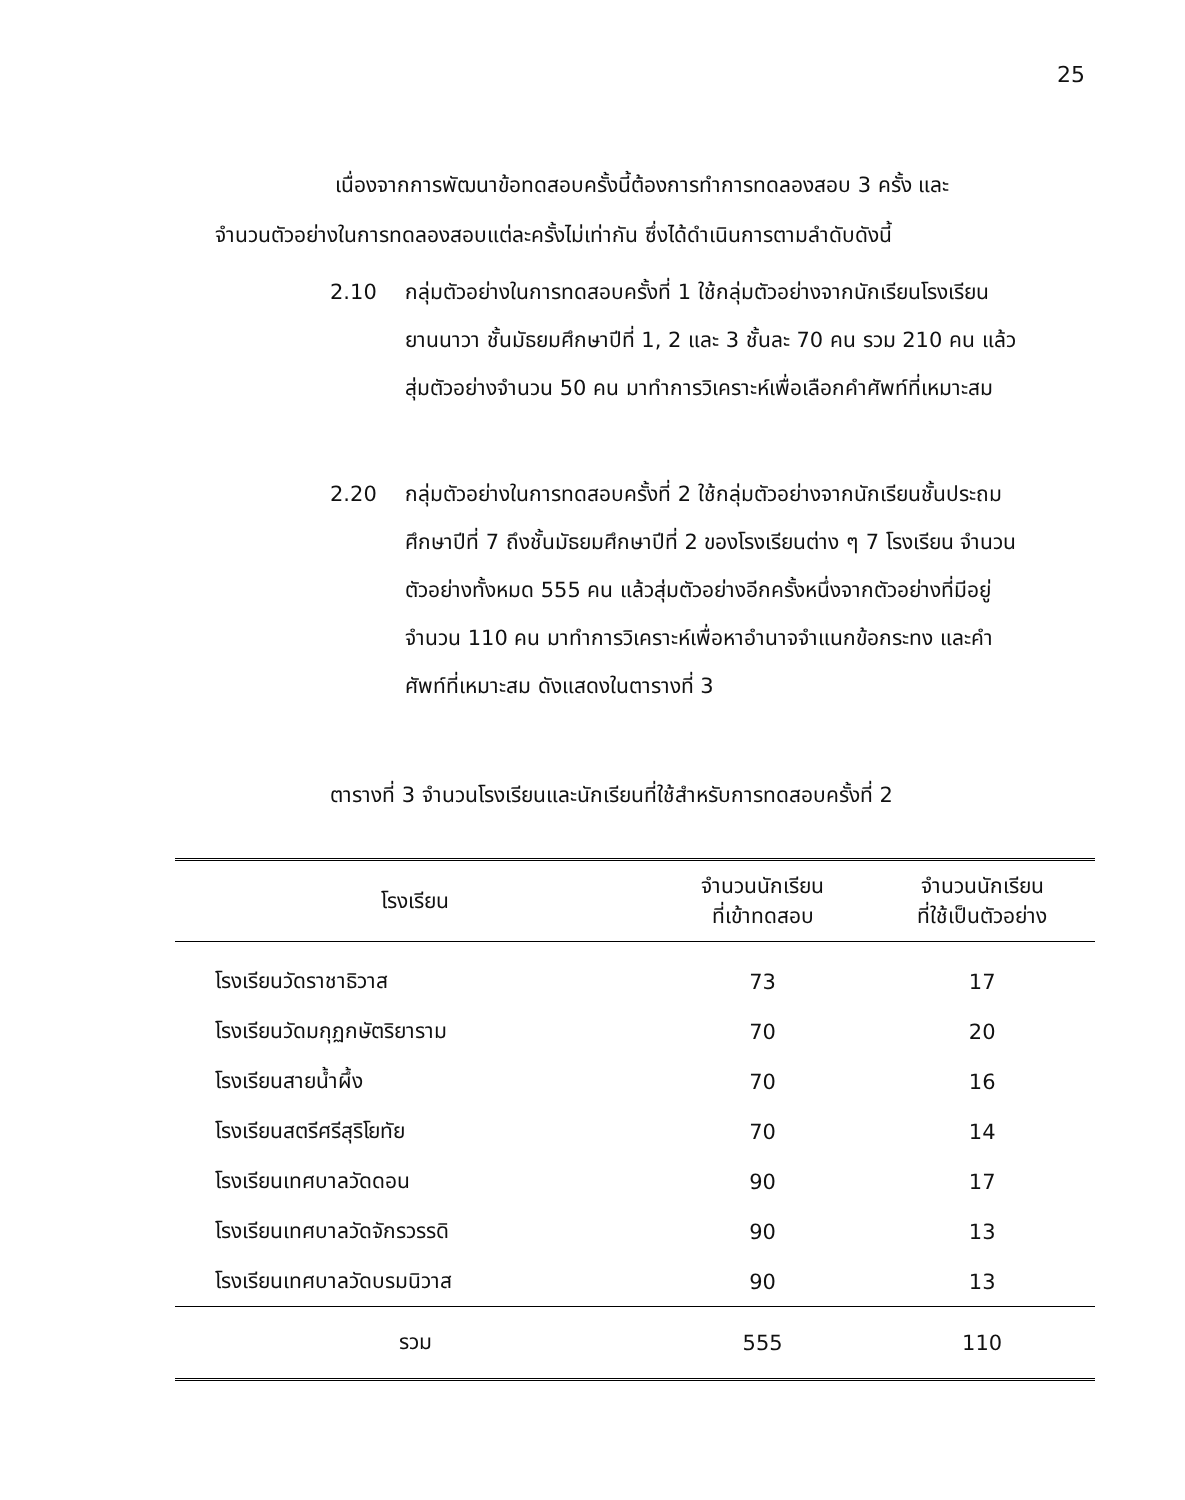25
เนื่องจากการพัฒนาข้อทดสอบครั้งนี้ต้องการทำการทดลองสอบ 3 ครั้ง และจำนวนตัวอย่างในการทดลองสอบแต่ละครั้งไม่เท่ากัน ซึ่งได้ดำเนินการตามลำดับดังนี้
2.10 กลุ่มตัวอย่างในการทดสอบครั้งที่ 1 ใช้กลุ่มตัวอย่างจากนักเรียนโรงเรียนยานนาวา ชั้นมัธยมศึกษาปีที่ 1, 2 และ 3 ชั้นละ 70 คน รวม 210 คน แล้วสุ่มตัวอย่างจำนวน 50 คน มาทำการวิเคราะห์เพื่อเลือกคำศัพท์ที่เหมาะสม
2.20 กลุ่มตัวอย่างในการทดสอบครั้งที่ 2 ใช้กลุ่มตัวอย่างจากนักเรียนชั้นประถมศึกษาปีที่ 7 ถึงชั้นมัธยมศึกษาปีที่ 2 ของโรงเรียนต่าง ๆ 7 โรงเรียน จำนวนตัวอย่างทั้งหมด 555 คน แล้วสุ่มตัวอย่างอีกครั้งหนึ่งจากตัวอย่างที่มีอยู่จำนวน 110 คน มาทำการวิเคราะห์เพื่อหาอำนาจจำแนกข้อกระทง และคำศัพท์ที่เหมาะสม ดังแสดงในตารางที่ 3
ตารางที่ 3 จำนวนโรงเรียนและนักเรียนที่ใช้สำหรับการทดสอบครั้งที่ 2
| โรงเรียน | จำนวนนักเรียน ที่เข้าทดสอบ | จำนวนนักเรียน ที่ใช้เป็นตัวอย่าง |
| --- | --- | --- |
| โรงเรียนวัดราชาธิวาส | 73 | 17 |
| โรงเรียนวัดมกุฏกษัตริยาราม | 70 | 20 |
| โรงเรียนสายน้ำผึ้ง | 70 | 16 |
| โรงเรียนสตรีศรีสุริโยทัย | 70 | 14 |
| โรงเรียนเทศบาลวัดดอน | 90 | 17 |
| โรงเรียนเทศบาลวัดจักรวรรดิ | 90 | 13 |
| โรงเรียนเทศบาลวัดบรมนิวาส | 90 | 13 |
| รวม | 555 | 110 |